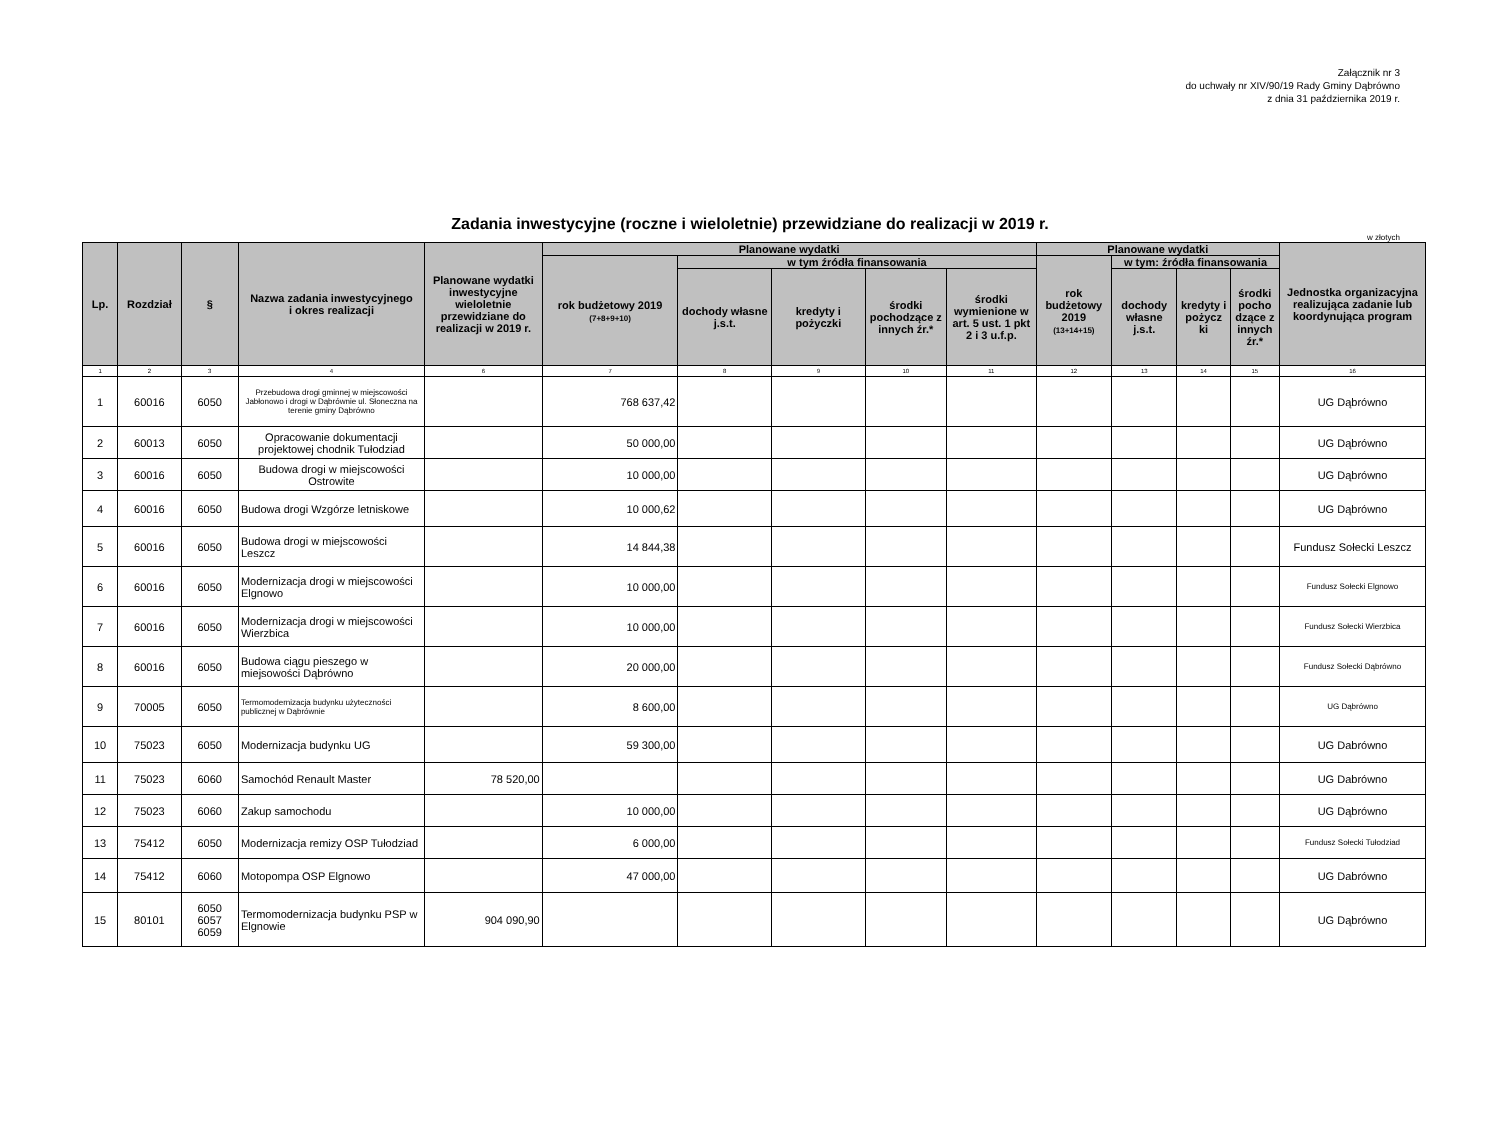Załącznik nr 3
do uchwały nr XIV/90/19 Rady Gminy Dąbrówno
z dnia 31 października 2019 r.
Zadania inwestycyjne (roczne i wieloletnie) przewidziane do realizacji w 2019 r.
w złotych
| Lp. | Rozdział | § | Nazwa zadania inwestycyjnego i okres realizacji | Planowane wydatki inwestycyjne wieloletnie przewidziane do realizacji w 2019 r. | Planowane wydatki | | | | | Planowane wydatki | | | | Jednostka organizacyjna realizująca zadanie lub koordynująca program |
| --- | --- | --- | --- | --- | --- | --- | --- | --- | --- | --- | --- | --- | --- | --- |
| | | | | | rok budżetowy 2019 (7+8+9+10) | w tym źródła finansowania | | | | rok budżetowy 2019 (13+14+15) | w tym: źródła finansowania | | | |
| | | | | | | dochody własne j.s.t. | kredyty i pożyczki | środki pochodzące z innych źr.* | środki wymienione w art. 5 ust. 1 pkt 2 i 3 u.f.p. | | dochody własne j.s.t. | kredyty i pożycz ki | środki pocho dzące z innych źr.* | |
| 1 | 2 | 3 | 4 | 6 | 7 | 8 | 9 | 10 | 11 | 12 | 13 | 14 | 15 | 16 |
| 1 | 60016 | 6050 | Przebudowa drogi gminnej w miejscowości Jabłonowo i drogi w Dąbrównie ul. Słoneczna na terenie gminy Dąbrówno | | 768 637,42 | | | | | | | | | UG Dąbrówno |
| 2 | 60013 | 6050 | Opracowanie dokumentacji projektowej chodnik Tułodziad | | 50 000,00 | | | | | | | | | UG Dąbrówno |
| 3 | 60016 | 6050 | Budowa drogi w miejscowości Ostrowite | | 10 000,00 | | | | | | | | | UG Dąbrówno |
| 4 | 60016 | 6050 | Budowa drogi Wzgórze letniskowe | | 10 000,62 | | | | | | | | | UG Dąbrówno |
| 5 | 60016 | 6050 | Budowa drogi w miejscowości Leszcz | | 14 844,38 | | | | | | | | | Fundusz Sołecki Leszcz |
| 6 | 60016 | 6050 | Modernizacja drogi w miejscowości Elgnowo | | 10 000,00 | | | | | | | | | Fundusz Sołecki Elgnowo |
| 7 | 60016 | 6050 | Modernizacja drogi w miejscowości Wierzbica | | 10 000,00 | | | | | | | | | Fundusz Sołecki Wierzbica |
| 8 | 60016 | 6050 | Budowa ciągu pieszego w miejsowości Dąbrówno | | 20 000,00 | | | | | | | | | Fundusz Sołecki Dąbrówno |
| 9 | 70005 | 6050 | Termomodernizacja budynku użyteczności publicznej w Dąbrównie | | 8 600,00 | | | | | | | | | UG Dąbrówno |
| 10 | 75023 | 6050 | Modernizacja budynku UG | | 59 300,00 | | | | | | | | | UG Dabrówno |
| 11 | 75023 | 6060 | Samochód Renault Master | 78 520,00 | | | | | | | | | | UG Dabrówno |
| 12 | 75023 | 6060 | Zakup samochodu | | 10 000,00 | | | | | | | | | UG Dąbrówno |
| 13 | 75412 | 6050 | Modernizacja remizy OSP Tułodziad | | 6 000,00 | | | | | | | | | Fundusz Sołecki Tułodziad |
| 14 | 75412 | 6060 | Motopompa OSP Elgnowo | | 47 000,00 | | | | | | | | | UG Dabrówno |
| 15 | 80101 | 6050 6057 6059 | Termomodernizacja budynku PSP w Elgnowie | 904 090,90 | | | | | | | | | | UG Dąbrówno |